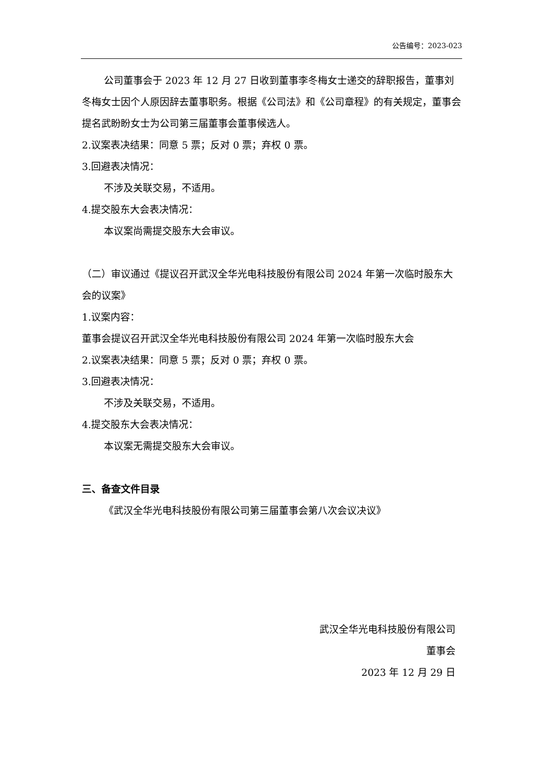公告编号：2023-023
公司董事会于 2023 年 12 月 27 日收到董事李冬梅女士递交的辞职报告，董事刘冬梅女士因个人原因辞去董事职务。根据《公司法》和《公司章程》的有关规定，董事会提名武盼盼女士为公司第三届董事会董事候选人。
2.议案表决结果：同意 5 票；反对 0 票；弃权 0 票。
3.回避表决情况：
不涉及关联交易，不适用。
4.提交股东大会表决情况：
本议案尚需提交股东大会审议。
（二）审议通过《提议召开武汉全华光电科技股份有限公司 2024 年第一次临时股东大会的议案》
1.议案内容：
董事会提议召开武汉全华光电科技股份有限公司 2024 年第一次临时股东大会
2.议案表决结果：同意 5 票；反对 0 票；弃权 0 票。
3.回避表决情况：
不涉及关联交易，不适用。
4.提交股东大会表决情况：
本议案无需提交股东大会审议。
三、备查文件目录
《武汉全华光电科技股份有限公司第三届董事会第八次会议决议》
武汉全华光电科技股份有限公司
董事会
2023 年 12 月 29 日